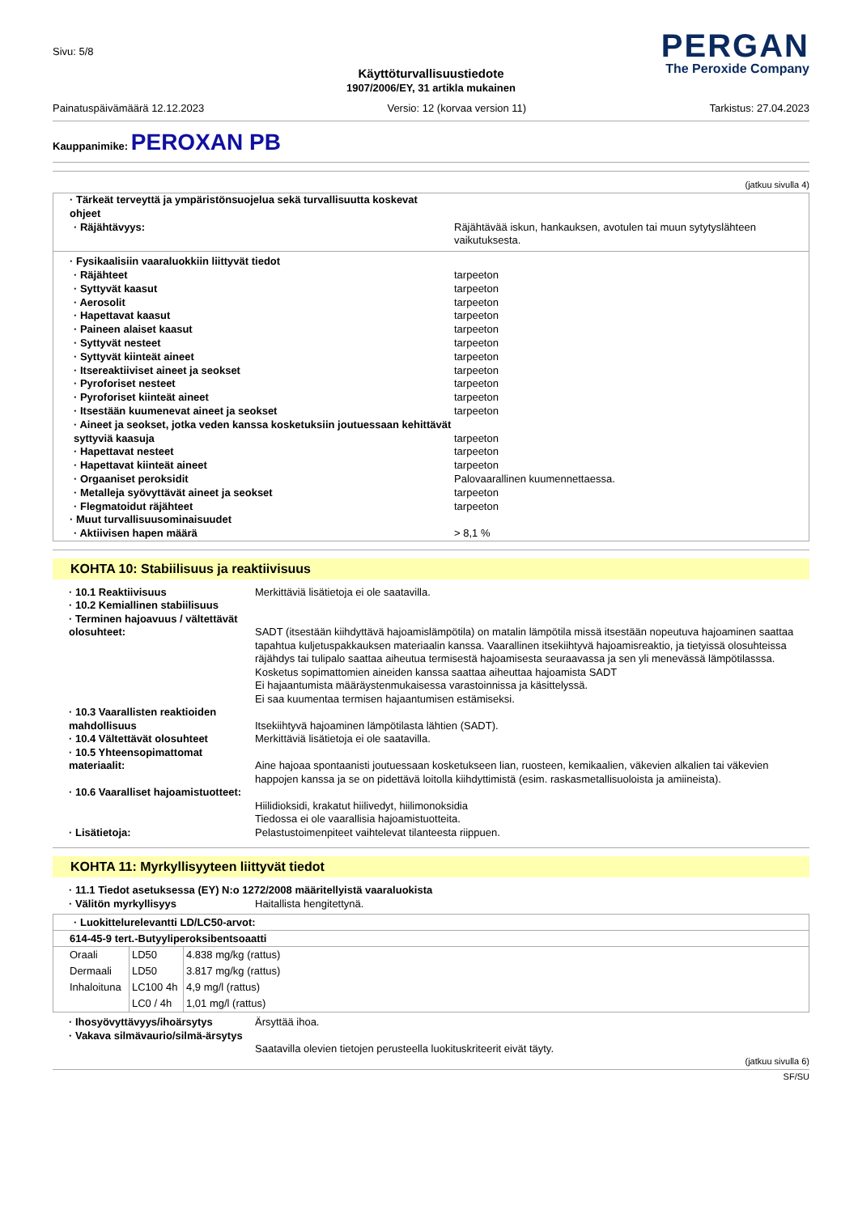Sivu: 5/8
PERGAN
The Peroxide Company
Käyttöturvallisuustiedote
1907/2006/EY, 31 artikla mukainen
Painatuspäivämäärä 12.12.2023 Versio: 12 (korvaa version 11) Tarkistus: 27.04.2023
Kauppanimike: PEROXAN PB
(jatkuu sivulla 4)
· Tärkeät terveyttä ja ympäristönsuojelua sekä turvallisuutta koskevat ohjeet
· Räjähtävyys: Räjähtävää iskun, hankauksen, avotulen tai muun sytytyslähteen vaikutuksesta.
· Fysikaalisiin vaaraluokkiin liittyvät tiedot
· Räjähteet tarpeeton
· Syttyvät kaasut tarpeeton
· Aerosolit tarpeeton
· Hapettavat kaasut tarpeeton
· Paineen alaiset kaasut tarpeeton
· Syttyvät nesteet tarpeeton
· Syttyvät kiinteät aineet tarpeeton
· Itsereaktiiviset aineet ja seokset tarpeeton
· Pyroforiset nesteet tarpeeton
· Pyroforiset kiinteät aineet tarpeeton
· Itsestään kuumenevat aineet ja seokset tarpeeton
· Aineet ja seokset, jotka veden kanssa kosketuksiin joutuessaan kehittävät syttyviä kaasuja
tarpeeton
· Hapettavat nesteet tarpeeton
· Hapettavat kiinteät aineet tarpeeton
· Orgaaniset peroksidit Palovaarallinen kuumennettaessa.
· Metalleja syövyttävät aineet ja seokset tarpeeton
· Flegmatoidut räjähteet tarpeeton
· Muut turvallisuusominaisuudet
· Aktiivisen hapen määrä > 8,1 %
KOHTA 10: Stabiilisuus ja reaktiivisuus
· 10.1 Reaktiivisuus Merkittäviä lisätietoja ei ole saatavilla.
· 10.2 Kemiallinen stabiilisuus
· Terminen hajoavuus / vältettävät olosuhteet:
SADT (itsestään kiihdyttävä hajoamislämpötila) on matalin lämpötila missä itsestään nopeutuva hajoaminen saattaa tapahtua kuljetuspakkauksen materiaalin kanssa. Vaarallinen itsekiihtyvä hajoamisreaktio, ja tietyissä olosuhteissa räjähdys tai tulipalo saattaa aiheutua termisestä hajoamisesta seuraavassa ja sen yli menevässä lämpötilasssa. Kosketus sopimattomien aineiden kanssa saattaa aiheuttaa hajoamista SADT
Ei hajaantumista määräystenmukaisessa varastoinnissa ja käsittelyssä.
Ei saa kuumentaa termisen hajaantumisen estämiseksi.
· 10.3 Vaarallisten reaktioiden mahdollisuus
Itsekiihtyvä hajoaminen lämpötilasta lähtien (SADT).
· 10.4 Vältettävät olosuhteet Merkittäviä lisätietoja ei ole saatavilla.
· 10.5 Yhteensopimattomat materiaalit:
Aine hajoaa spontaanisti joutuessaan kosketukseen lian, ruosteen, kemikaalien, väkevien alkalien tai väkevien happojen kanssa ja se on pidettävä loitolla kiihdyttimistä (esim. raskasmetallisuoloista ja amiineista).
· 10.6 Vaaralliset hajoamistuotteet:
Hiilidioksidi, krakatut hiilivedyt, hiilimonoksidia
Tiedossa ei ole vaarallisia hajoamistuotteita.
· Lisätietoja: Pelastustoimenpiteet vaihtelevat tilanteesta riippuen.
KOHTA 11: Myrkyllisyyteen liittyvät tiedot
· 11.1 Tiedot asetuksessa (EY) N:o 1272/2008 määritellyistä vaaraluokista
· Välitön myrkyllisyys Haitallista hengitettynä.
· Luokittelurelevantti LD/LC50-arvot:
614-45-9 tert.-Butyyliperoksibentsoaatti
| Oraali | LD50 | 4.838 mg/kg (rattus) |
| Dermaali | LD50 | 3.817 mg/kg (rattus) |
| Inhaloituna | LC100 4h | 4,9 mg/l (rattus) |
| | LC0 / 4h | 1,01 mg/l (rattus) |
· Ihosyövyttävyys/ihoärsytys Ärsyttää ihoa.
· Vakava silmävaurio/silmä-ärsytys
Saatavilla olevien tietojen perusteella luokituskriteerit eivät täyty.
(jatkuu sivulla 6)
SF/SU